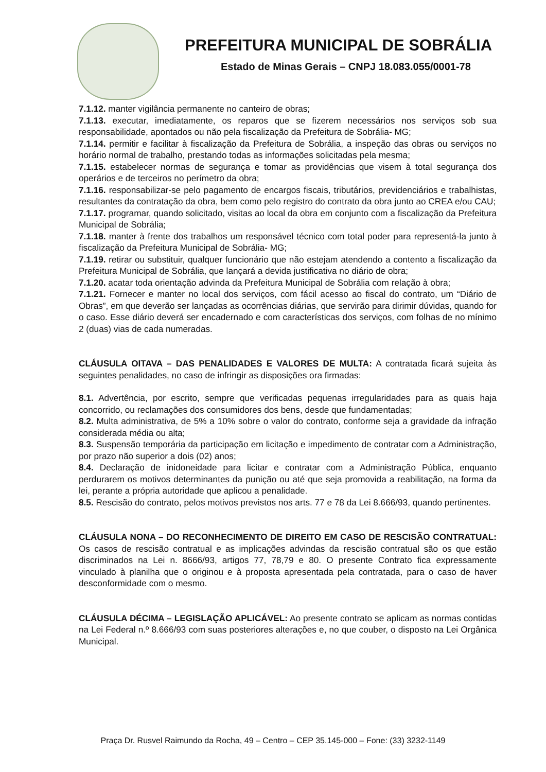PREFEITURA MUNICIPAL DE SOBRÁLIA
Estado de Minas Gerais – CNPJ 18.083.055/0001-78
7.1.12. manter vigilância permanente no canteiro de obras;
7.1.13. executar, imediatamente, os reparos que se fizerem necessários nos serviços sob sua responsabilidade, apontados ou não pela fiscalização da Prefeitura de Sobrália- MG;
7.1.14. permitir e facilitar à fiscalização da Prefeitura de Sobrália, a inspeção das obras ou serviços no horário normal de trabalho, prestando todas as informações solicitadas pela mesma;
7.1.15. estabelecer normas de segurança e tomar as providências que visem à total segurança dos operários e de terceiros no perímetro da obra;
7.1.16. responsabilizar-se pelo pagamento de encargos fiscais, tributários, previdenciários e trabalhistas, resultantes da contratação da obra, bem como pelo registro do contrato da obra junto ao CREA e/ou CAU;
7.1.17. programar, quando solicitado, visitas ao local da obra em conjunto com a fiscalização da Prefeitura Municipal de Sobrália;
7.1.18. manter à frente dos trabalhos um responsável técnico com total poder para representá-la junto à fiscalização da Prefeitura Municipal de Sobrália- MG;
7.1.19. retirar ou substituir, qualquer funcionário que não estejam atendendo a contento a fiscalização da Prefeitura Municipal de Sobrália, que lançará a devida justificativa no diário de obra;
7.1.20. acatar toda orientação advinda da Prefeitura Municipal de Sobrália com relação à obra;
7.1.21. Fornecer e manter no local dos serviços, com fácil acesso ao fiscal do contrato, um “Diário de Obras”, em que deverão ser lançadas as ocorrências diárias, que servirão para dirimir dúvidas, quando for o caso. Esse diário deverá ser encadernado e com características dos serviços, com folhas de no mínimo 2 (duas) vias de cada numeradas.
CLÁUSULA OITAVA – DAS PENALIDADES E VALORES DE MULTA: A contratada ficará sujeita às seguintes penalidades, no caso de infringir as disposições ora firmadas:
8.1. Advertência, por escrito, sempre que verificadas pequenas irregularidades para as quais haja concorrido, ou reclamações dos consumidores dos bens, desde que fundamentadas;
8.2. Multa administrativa, de 5% a 10% sobre o valor do contrato, conforme seja a gravidade da infração considerada média ou alta;
8.3. Suspensão temporária da participação em licitação e impedimento de contratar com a Administração, por prazo não superior a dois (02) anos;
8.4. Declaração de inidoneidade para licitar e contratar com a Administração Pública, enquanto perdurarem os motivos determinantes da punição ou até que seja promovida a reabilitação, na forma da lei, perante a própria autoridade que aplicou a penalidade.
8.5. Rescisão do contrato, pelos motivos previstos nos arts. 77 e 78 da Lei 8.666/93, quando pertinentes.
CLÁUSULA NONA – DO RECONHECIMENTO DE DIREITO EM CASO DE RESCISÃO CONTRATUAL: Os casos de rescisão contratual e as implicações advindas da rescisão contratual são os que estão discriminados na Lei n. 8666/93, artigos 77, 78,79 e 80. O presente Contrato fica expressamente vinculado à planilha que o originou e à proposta apresentada pela contratada, para o caso de haver desconformidade com o mesmo.
CLÁUSULA DÉCIMA – LEGISLAÇÃO APLICÁVEL: Ao presente contrato se aplicam as normas contidas na Lei Federal n.º 8.666/93 com suas posteriores alterações e, no que couber, o disposto na Lei Orgânica Municipal.
Praça Dr. Rusvel Raimundo da Rocha, 49 – Centro – CEP 35.145-000 – Fone: (33) 3232-1149